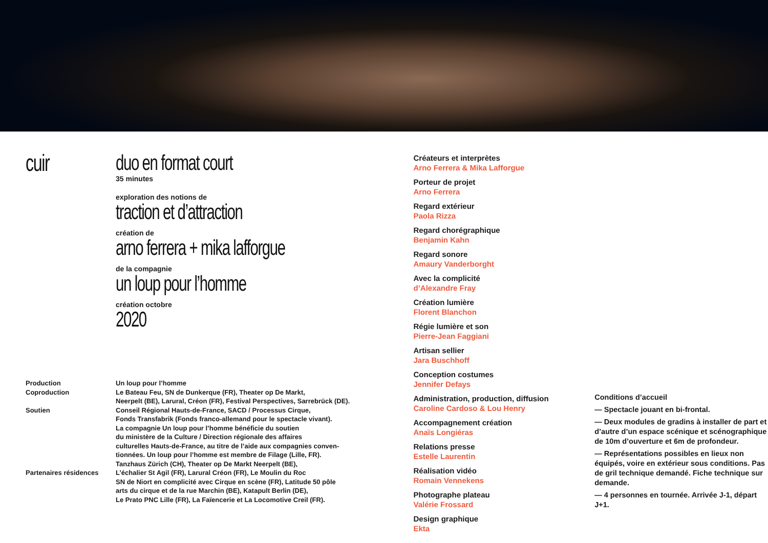cuir duo en format court
35 minutes
exploration des notions de
traction et d’attraction
création de
arno ferrera + mika lafforgue
de la compagnie
un loup pour l’homme
création octobre
2020
Production
Coproduction
Soutien
Partenaires résidences
Un loup pour l’homme
Le Bateau Feu, SN de Dunkerque (FR), Theater op De Markt,
Neerpelt (BE), Larural, Créon (FR), Festival Perspectives, Sarrebrück (DE).
Conseil Régional Hauts-de-France, SACD / Processus Cirque,
Fonds Transfabrik (Fonds franco-allemand pour le spectacle vivant).
La compagnie Un loup pour l’homme bénéficie du soutien
du ministère de la Culture / Direction régionale des affaires
culturelles Hauts-de-France, au titre de l’aide aux compagnies conven-
tionnées. Un loup pour l’homme est membre de Filage (Lille, FR).
Tanzhaus Zürich (CH), Theater op De Markt Neerpelt (BE),
L’échalier St Agil (FR), Larural Créon (FR), Le Moulin du Roc
SN de Niort en complicité avec Cirque en scène (FR), Latitude 50 pôle
arts du cirque et de la rue Marchin (BE), Katapult Berlin (DE),
Le Prato PNC Lille (FR), La Faïencerie et La Locomotive Creil (FR).
Créateurs et interprètes
Arno Ferrera & Mika Lafforgue
Porteur de projet
Arno Ferrera
Regard extérieur
Paola Rizza
Regard chorégraphique
Benjamin Kahn
Regard sonore
Amaury Vanderborght
Avec la complicité
d’Alexandre Fray
Création lumière
Florent Blanchon
Régie lumière et son
Pierre-Jean Faggiani
Artisan sellier
Jara Buschhoff
Conception costumes
Jennifer Defays
Administration, production, diffusion
Caroline Cardoso & Lou Henry
Accompagnement création
Anaïs Longiéras
Relations presse
Estelle Laurentin
Réalisation vidéo
Romain Vennekens
Photographe plateau
Valérie Frossard
Design graphique
Ekta
Conditions d’accueil
— Spectacle jouant en bi-frontal.
— Deux modules de gradins à installer de part et d’autre d’un espace scénique et scénographique de 10m d’ouverture et 6m de profondeur.
— Représentations possibles en lieux non équipés, voire en extérieur sous conditions. Pas de gril technique demandé. Fiche technique sur demande.
— 4 personnes en tournée. Arrivée J-1, départ J+1.